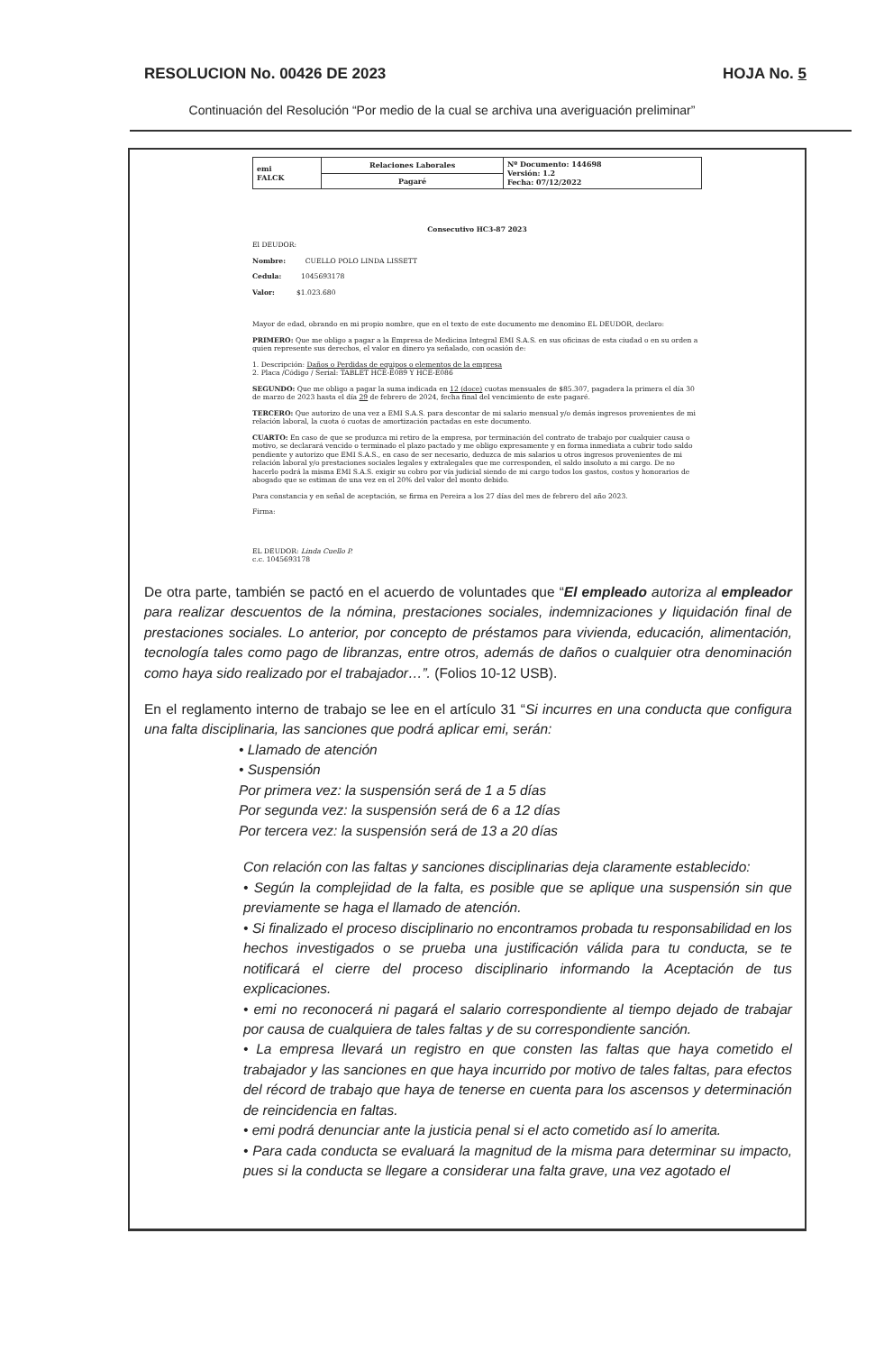RESOLUCION No. 00426 DE 2023 HOJA No. 5
Continuación del Resolución “Por medio de la cual se archiva una averiguación preliminar”
| emi FALCK | Relaciones Laborales | Nº Documento: 144698 Versión: 1.2 Fecha: 07/12/2022 |
| | Pagaré | |
Consecutivo HC3-87 2023
El DEUDOR:
Nombre: CUELLO POLO LINDA LISSETT
Cedula: 1045693178
Valor: $1.023.680
Mayor de edad, obrando en mi propio nombre, que en el texto de este documento me denomino EL DEUDOR, declaro:
PRIMERO: Que me obligo a pagar a la Empresa de Medicina Integral EMI S.A.S. en sus oficinas de esta ciudad o en su orden a quien represente sus derechos, el valor en dinero ya señalado, con ocasión de:
1. Descripción: Daños o Perdidas de equipos o elementos de la empresa
2. Placa /Código / Serial: TABLET HCE-E089 Y HCE-E086
SEGUNDO: Que me obligo a pagar la suma indicada en 12 (doce) cuotas mensuales de $85.307, pagadera la primera el día 30 de marzo de 2023 hasta el día 29 de febrero de 2024, fecha final del vencimiento de este pagaré.
TERCERO: Que autorizo de una vez a EMI S.A.S. para descontar de mi salario mensual y/o demás ingresos provenientes de mi relación laboral, la cuota ó cuotas de amortización pactadas en este documento.
CUARTO: En caso de que se produzca mi retiro de la empresa, por terminación del contrato de trabajo por cualquier causa o motivo, se declarará vencido o terminado el plazo pactado y me obligo expresamente y en forma inmediata a cubrir todo saldo pendiente y autorizo que EMI S.A.S., en caso de ser necesario, deduzca de mis salarios u otros ingresos provenientes de mi relación laboral y/o prestaciones sociales legales y extralegales que me corresponden, el saldo insoluto a mi cargo. De no hacerlo podrá la misma EMI S.A.S. exigir su cobro por vía judicial siendo de mi cargo todos los gastos, costos y honorarios de abogado que se estiman de una vez en el 20% del valor del monto debido.
Para constancia y en señal de aceptación, se firma en Pereira a los 27 días del mes de febrero del año 2023.
Firma:
EL DEUDOR: Linda Cuello P.
c.c. 1045693178
De otra parte, también se pactó en el acuerdo de voluntades que “El empleado autoriza al empleador para realizar descuentos de la nómina, prestaciones sociales, indemnizaciones y liquidación final de prestaciones sociales. Lo anterior, por concepto de préstamos para vivienda, educación, alimentación, tecnología tales como pago de libranzas, entre otros, además de daños o cualquier otra denominación como haya sido realizado por el trabajador…”. (Folios 10-12 USB).
En el reglamento interno de trabajo se lee en el artículo 31 “Si incurres en una conducta que configura una falta disciplinaria, las sanciones que podrá aplicar emi, serán:
• Llamado de atención
• Suspensión
Por primera vez: la suspensión será de 1 a 5 días
Por segunda vez: la suspensión será de 6 a 12 días
Por tercera vez: la suspensión será de 13 a 20 días
Con relación con las faltas y sanciones disciplinarias deja claramente establecido:
• Según la complejidad de la falta, es posible que se aplique una suspensión sin que previamente se haga el llamado de atención.
• Si finalizado el proceso disciplinario no encontramos probada tu responsabilidad en los hechos investigados o se prueba una justificación válida para tu conducta, se te notificará el cierre del proceso disciplinario informando la Aceptación de tus explicaciones.
• emi no reconocerá ni pagará el salario correspondiente al tiempo dejado de trabajar por causa de cualquiera de tales faltas y de su correspondiente sanción.
• La empresa llevará un registro en que consten las faltas que haya cometido el trabajador y las sanciones en que haya incurrido por motivo de tales faltas, para efectos del récord de trabajo que haya de tenerse en cuenta para los ascensos y determinación de reincidencia en faltas.
• emi podrá denunciar ante la justicia penal si el acto cometido así lo amerita.
• Para cada conducta se evaluará la magnitud de la misma para determinar su impacto, pues si la conducta se llegare a considerar una falta grave, una vez agotado el